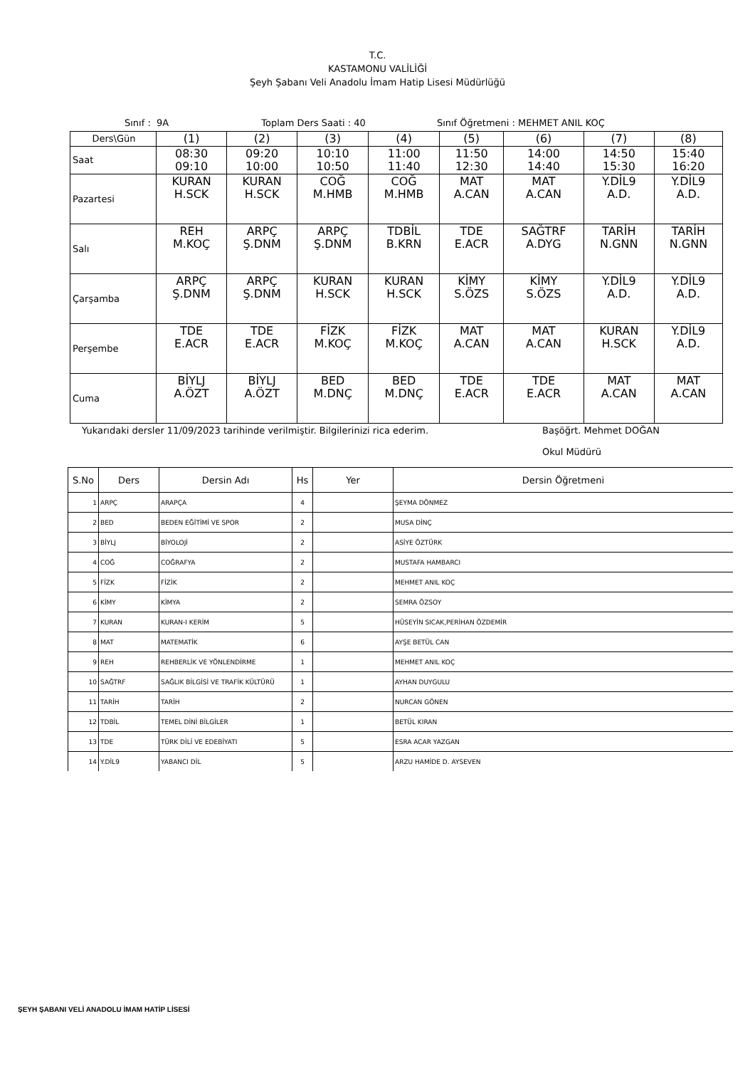T.C.
KASTAMONU VALİLİĞİ
Şeyh Şabanı Veli Anadolu İmam Hatip Lisesi Müdürlüğü
Sınıf : 9A Toplam Ders Saati : 40 Sınıf Öğretmeni : MEHMET ANIL KOÇ
| Ders\Gün | (1) | (2) | (3) | (4) | (5) | (6) | (7) | (8) |
| Saat | 08:30 09:10 | 09:20 10:00 | 10:10 10:50 | 11:00 11:40 | 11:50 12:30 | 14:00 14:40 | 14:50 15:30 | 15:40 16:20 |
| Pazartesi | KURAN H.SCK | KURAN H.SCK | COĞ M.HMB | COĞ M.HMB | MAT A.CAN | MAT A.CAN | Y.DİL9 A.D. | Y.DİL9 A.D. |
| Salı | REH M.KOÇ | ARPÇ Ş.DNM | ARPÇ Ş.DNM | TDBİL B.KRN | TDE E.ACR | SAĞTRF A.DYG | TARİH N.GNN | TARİH N.GNN |
| Çarşamba | ARPÇ Ş.DNM | ARPÇ Ş.DNM | KURAN H.SCK | KURAN H.SCK | KİMY S.ÖZS | KİMY S.ÖZS | Y.DİL9 A.D. | Y.DİL9 A.D. |
| Perşembe | TDE E.ACR | TDE E.ACR | FİZK M.KOÇ | FİZK M.KOÇ | MAT A.CAN | MAT A.CAN | KURAN H.SCK | Y.DİL9 A.D. |
| Cuma | BİYLJ A.ÖZT | BİYLJ A.ÖZT | BED M.DNÇ | BED M.DNÇ | TDE E.ACR | TDE E.ACR | MAT A.CAN | MAT A.CAN |
Yukarıdaki dersler 11/09/2023 tarihinde verilmiştir. Bilgilerinizi rica ederim. Başöğrt. Mehmet DOĞAN
Okul Müdürü
| S.No | Ders | Dersin Adı | Hs | Yer | Dersin Öğretmeni |
| --- | --- | --- | --- | --- | --- |
| 1 | ARPÇ | ARAPÇA | 4 | | ŞEYMA DÖNMEZ |
| 2 | BED | BEDEN EĞİTİMİ VE SPOR | 2 | | MUSA DİNÇ |
| 3 | BİYLJ | BİYOLOJİ | 2 | | ASİYE ÖZTÜRK |
| 4 | COĞ | COĞRAFYA | 2 | | MUSTAFA HAMBARCI |
| 5 | FİZK | FİZİK | 2 | | MEHMET ANIL KOÇ |
| 6 | KİMY | KİMYA | 2 | | SEMRA ÖZSOY |
| 7 | KURAN | KURAN-I KERİM | 5 | | HÜSEYİN SICAK,PERİHAN ÖZDEMİR |
| 8 | MAT | MATEMATİK | 6 | | AYŞE BETÜL CAN |
| 9 | REH | REHBERLİK VE YÖNLENDİRME | 1 | | MEHMET ANIL KOÇ |
| 10 | SAĞTRF | SAĞLIK BİLGİSİ VE TRAFİK KÜLTÜRÜ | 1 | | AYHAN DUYGULU |
| 11 | TARİH | TARİH | 2 | | NURCAN GÖNEN |
| 12 | TDBİL | TEMEL DİNİ BİLGİLER | 1 | | BETÜL KIRAN |
| 13 | TDE | TÜRK DİLİ VE EDEBİYATI | 5 | | ESRA ACAR YAZGAN |
| 14 | Y.DİL9 | YABANCI DİL | 5 | | ARZU HAMİDE D. AYSEVEN |
ŞEYH ŞABANI VELİ ANADOLU İMAM HATİP LİSESİ